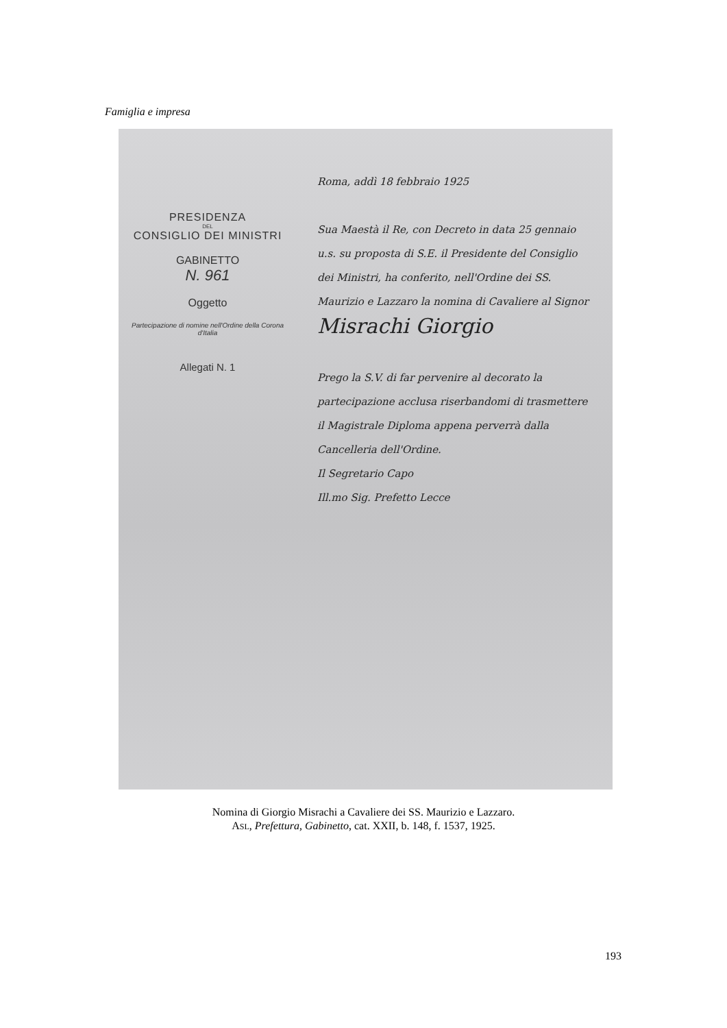Famiglia e impresa
PRESIDENZA
DEL
CONSIGLIO DEI MINISTRI
GABINETTO
N. 961
Oggetto
Partecipazione di nomine nell'Ordine della Corona d'Italia
Allegati N. 1
Roma, addì 18 febbraio 1925
Sua Maestà il Re, con Decreto in data 25 gennaio u.s. su proposta di S.E. il Presidente del Consiglio dei Ministri, ha conferito, nell'Ordine dei SS. Maurizio e Lazzaro la nomina di Cavaliere al Signor
Misrachi Giorgio
Prego la S.V. di far pervenire al decorato la partecipazione acclusa riserbandomi di trasmettere il Magistrale Diploma appena perverrà dalla Cancelleria dell'Ordine.
Il Segretario Capo
Ill.mo Sig. Prefetto Lecce
Nomina di Giorgio Misrachi a Cavaliere dei SS. Maurizio e Lazzaro.
ASL, Prefettura, Gabinetto, cat. XXII, b. 148, f. 1537, 1925.
193